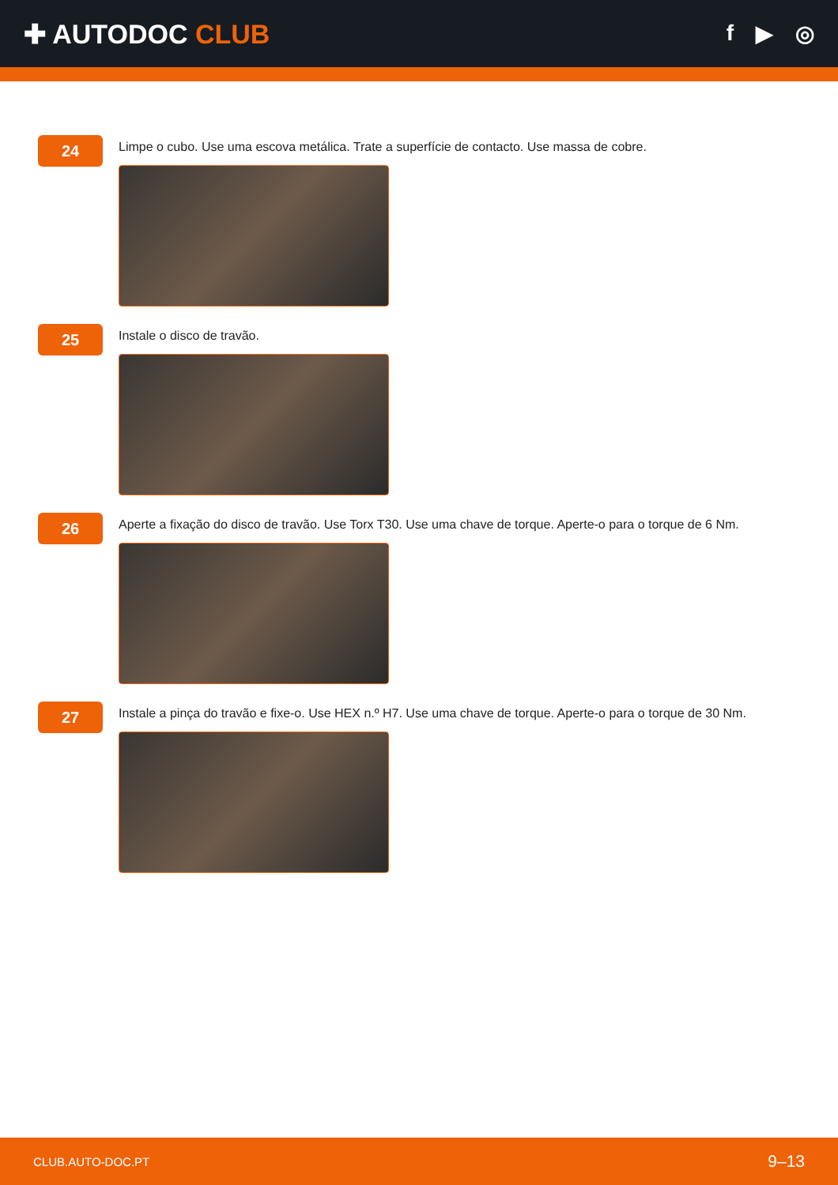✚ AUTODOC CLUB
f ▶ ◎
24
Limpe o cubo. Use uma escova metálica. Trate a superfície de contacto. Use massa de cobre.
25
Instale o disco de travão.
26
Aperte a fixação do disco de travão. Use Torx T30. Use uma chave de torque. Aperte-o para o torque de 6 Nm.
27
Instale a pinça do travão e fixe-o. Use HEX n.º H7. Use uma chave de torque. Aperte-o para o torque de 30 Nm.
CLUB.AUTO-DOC.PT 9–13